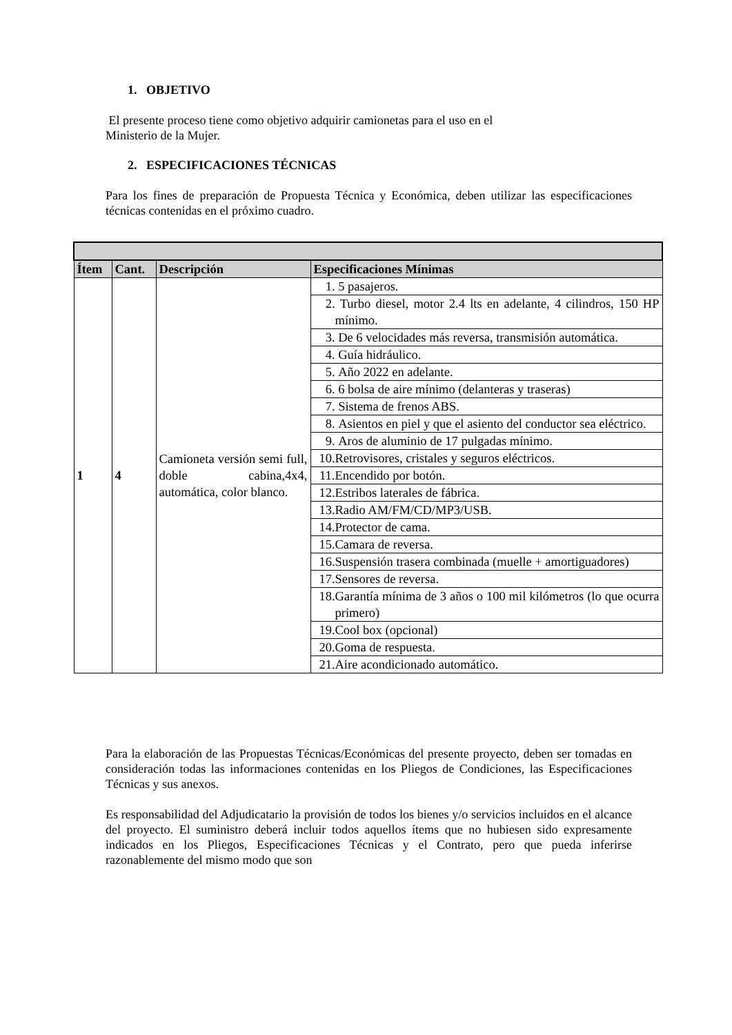1. OBJETIVO
El presente proceso tiene como objetivo adquirir camionetas para el uso en el
Ministerio de la Mujer.
2. ESPECIFICACIONES TÉCNICAS
Para los fines de preparación de Propuesta Técnica y Económica, deben utilizar las especificaciones técnicas contenidas en el próximo cuadro.
| Ítem | Cant. | Descripción | Especificaciones Mínimas |
| --- | --- | --- | --- |
| 1 | 4 | Camioneta versión semi full, doble cabina,4x4, automática, color blanco. | 1. 5 pasajeros. |
| | | | 2. Turbo diesel, motor 2.4 lts en adelante, 4 cilindros, 150 HP mínimo. |
| | | | 3. De 6 velocidades más reversa, transmisión automática. |
| | | | 4. Guía hidráulico. |
| | | | 5. Año 2022 en adelante. |
| | | | 6. 6 bolsa de aire mínimo (delanteras y traseras) |
| | | | 7. Sistema de frenos ABS. |
| | | | 8. Asientos en piel y que el asiento del conductor sea eléctrico. |
| | | | 9. Aros de aluminio de 17 pulgadas mínimo. |
| | | | 10. Retrovisores, cristales y seguros eléctricos. |
| | | | 11. Encendido por botón. |
| | | | 12. Estribos laterales de fábrica. |
| | | | 13. Radio AM/FM/CD/MP3/USB. |
| | | | 14. Protector de cama. |
| | | | 15. Camara de reversa. |
| | | | 16. Suspensión trasera combinada (muelle + amortiguadores) |
| | | | 17. Sensores de reversa. |
| | | | 18. Garantía mínima de 3 años o 100 mil kilómetros (lo que ocurra primero) |
| | | | 19. Cool box (opcional) |
| | | | 20. Goma de respuesta. |
| | | | 21. Aire acondicionado automático. |
Para la elaboración de las Propuestas Técnicas/Económicas del presente proyecto, deben ser tomadas en consideración todas las informaciones contenidas en los Pliegos de Condiciones, las Especificaciones Técnicas y sus anexos.
Es responsabilidad del Adjudicatario la provisión de todos los bienes y/o servicios incluidos en el alcance del proyecto. El suministro deberá incluir todos aquellos ítems que no hubiesen sido expresamente indicados en los Pliegos, Especificaciones Técnicas y el Contrato, pero que pueda inferirse razonablemente del mismo modo que son